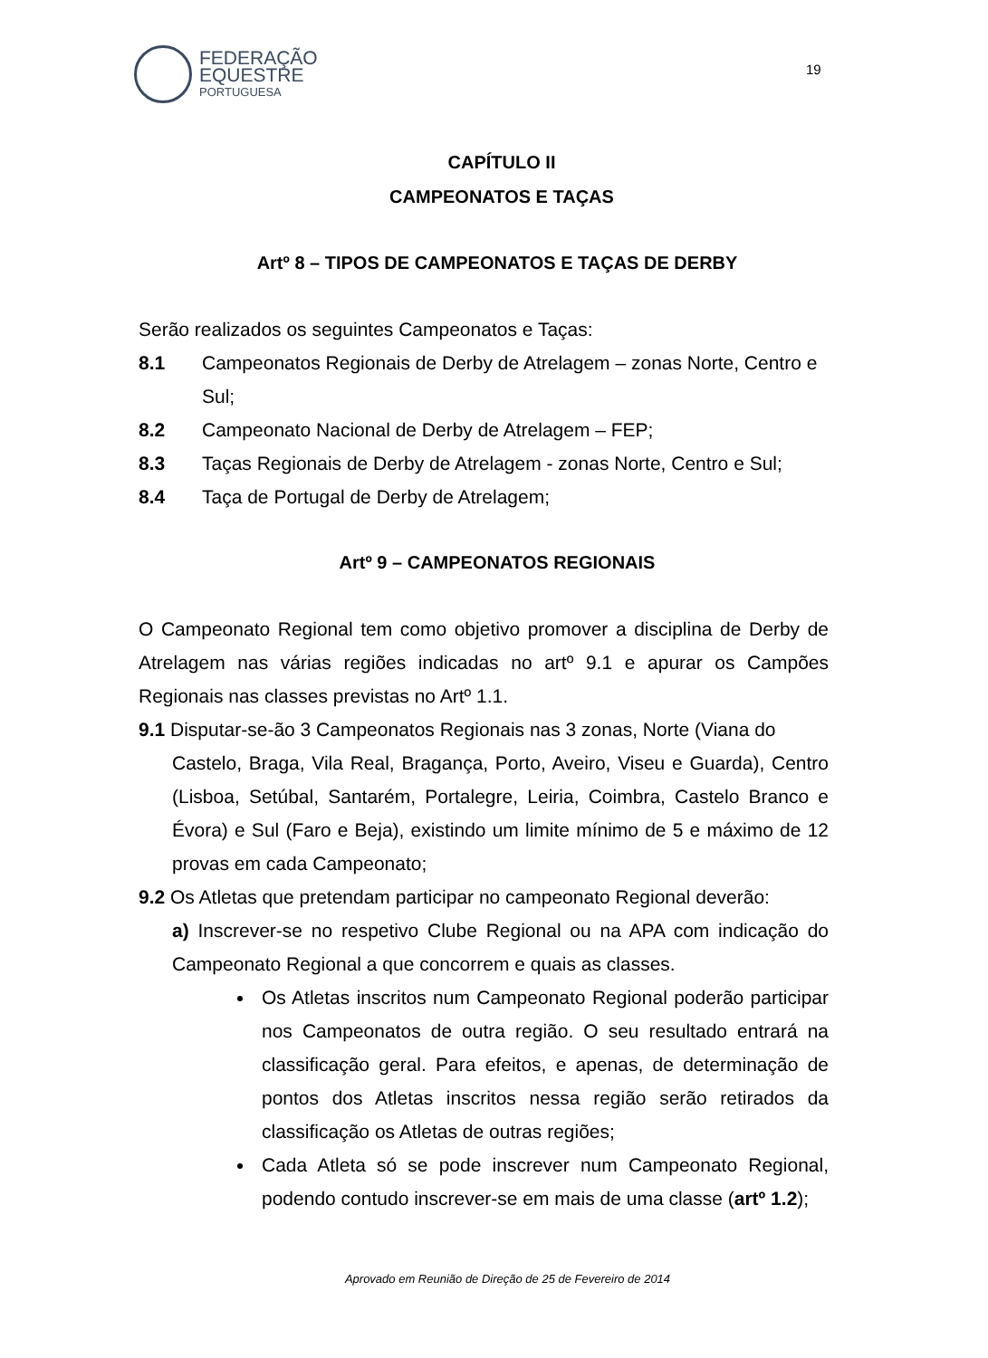FEDERAÇÃO
EQUESTRE
PORTUGUESA
19
CAPÍTULO II
CAMPEONATOS E TAÇAS
Artº 8 – TIPOS DE CAMPEONATOS E TAÇAS DE DERBY
Serão realizados os seguintes Campeonatos e Taças:
8.1 Campeonatos Regionais de Derby de Atrelagem – zonas Norte, Centro e Sul;
8.2 Campeonato Nacional de Derby de Atrelagem – FEP;
8.3 Taças Regionais de Derby de Atrelagem - zonas Norte, Centro e Sul;
8.4 Taça de Portugal de Derby de Atrelagem;
Artº 9 – CAMPEONATOS REGIONAIS
O Campeonato Regional tem como objetivo promover a disciplina de Derby de Atrelagem nas várias regiões indicadas no artº 9.1 e apurar os Campões Regionais nas classes previstas no Artº 1.1.
9.1 Disputar-se-ão 3 Campeonatos Regionais nas 3 zonas, Norte (Viana do
Castelo, Braga, Vila Real, Bragança, Porto, Aveiro, Viseu e Guarda), Centro (Lisboa, Setúbal, Santarém, Portalegre, Leiria, Coimbra, Castelo Branco e Évora) e Sul (Faro e Beja), existindo um limite mínimo de 5 e máximo de 12 provas em cada Campeonato;
9.2 Os Atletas que pretendam participar no campeonato Regional deverão:
a) Inscrever-se no respetivo Clube Regional ou na APA com indicação do Campeonato Regional a que concorrem e quais as classes.
Os Atletas inscritos num Campeonato Regional poderão participar nos Campeonatos de outra região. O seu resultado entrará na classificação geral. Para efeitos, e apenas, de determinação de pontos dos Atletas inscritos nessa região serão retirados da classificação os Atletas de outras regiões;
Cada Atleta só se pode inscrever num Campeonato Regional, podendo contudo inscrever-se em mais de uma classe (artº 1.2);
Aprovado em Reunião de Direção de 25 de Fevereiro de 2014